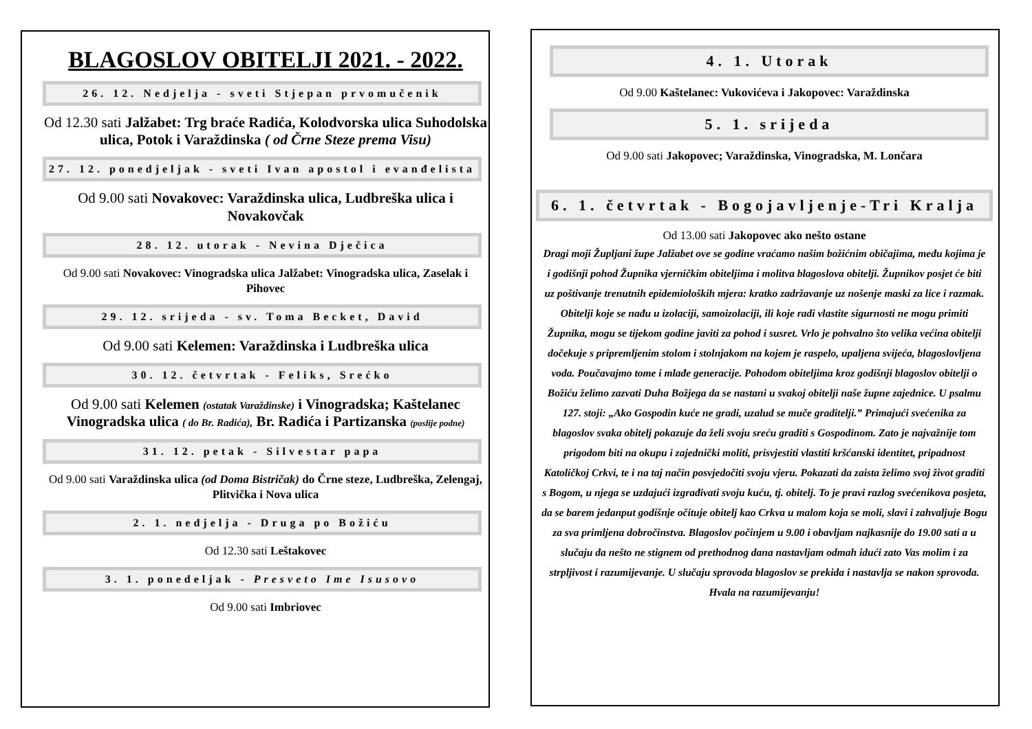BLAGOSLOV OBITELJI 2021. - 2022.
26. 12. Nedjelja - sveti Stjepan prvomučenik
Od 12.30 sati Jalžabet: Trg braće Radića, Kolodvorska ulica Suhodolska ulica, Potok i Varaždinska ( od Črne Steze prema Visu)
27. 12. ponedjeljak - sveti Ivan apostol i evanđelista
Od 9.00 sati Novakovec: Varaždinska ulica, Ludbreška ulica i Novakovčak
28. 12. utorak - Nevina Dječica
Od 9.00 sati Novakovec: Vinogradska ulica Jalžabet: Vinogradska ulica, Zaselak i Pihovec
29. 12. srijeda - sv. Toma Becket, David
Od 9.00 sati Kelemen: Varaždinska i Ludbreška ulica
30. 12. četvrtak - Feliks, Srećko
Od 9.00 sati Kelemen (ostatak Varaždinske) i Vinogradska; Kaštelanec Vinogradska ulica ( do Br. Radića), Br. Radića i Partizanska (poslije podne)
31. 12. petak - Silvestar papa
Od 9.00 sati Varaždinska ulica (od Doma Bistričak) do Črne steze, Ludbreška, Zelengaj, Plitvička i Nova ulica
2. 1. nedjelja - Druga po Božiću
Od 12.30 sati Leštakovec
3. 1. ponedeljak - Presveto Ime Isusovo
Od 9.00 sati Imbriovec
4. 1. Utorak
Od 9.00 Kaštelanec: Vukovićeva i Jakopovec: Varaždinska
5. 1. srijeda
Od 9.00 sati Jakopovec; Varaždinska, Vinogradska, M. Lončara
6. 1. četvrtak - Bogojavljenje-Tri Kralja
Od 13.00 sati Jakopovec ako nešto ostane
Dragi moji Župljani župe Jalžabet ove se godine vraćamo našim božićnim običajima, među kojima je i godišnji pohod Župnika vjerničkim obiteljima i molitva blagoslova obitelji. Župnikov posjet će biti uz poštivanje trenutnih epidemioloških mjera: kratko zadržavanje uz nošenje maski za lice i razmak. Obitelji koje se nađu u izolaciji, samoizolaciji, ili koje radi vlastite sigurnosti ne mogu primiti Župnika, mogu se tijekom godine javiti za pohod i susret. Vrlo je pohvalno što velika većina obitelji dočekuje s pripremljenim stolom i stolnjakom na kojem je raspelo, upaljena svijeća, blagoslovljena voda. Poučavajmo tome i mlađe generacije. Pohodom obiteljima kroz godišnji blagoslov obitelji o Božiću želimo zazvati Duha Božjega da se nastani u svakoj obitelji naše župne zajednice. U psalmu 127. stoji: „Ako Gospodin kuće ne gradi, uzalud se muče graditelji.” Primajući svećenika za blagoslov svaka obitelj pokazuje da želi svoju sreću graditi s Gospodinom. Zato je najvažnije tom prigodom biti na okupu i zajednički moliti, prisvjestiti vlastiti kršćanski identitet, pripadnost Katoličkoj Crkvi, te i na taj način posvjedočiti svoju vjeru. Pokazati da zaista želimo svoj život graditi s Bogom, u njega se uzdajući izgrađivati svoju kuću, tj. obitelj. To je pravi razlog svećenikova posjeta, da se barem jedanput godišnje očituje obitelj kao Crkva u malom koja se moli, slavi i zahvaljuje Bogu za sva primljena dobročinstva. Blagoslov počinjem u 9.00 i obavljam najkasnije do 19.00 sati a u slučaju da nešto ne stignem od prethodnog dana nastavljam odmah idući zato Vas molim i za strpljivost i razumijevanje. U slučaju sprovoda blagoslov se prekida i nastavlja se nakon sprovoda. Hvala na razumijevanju!